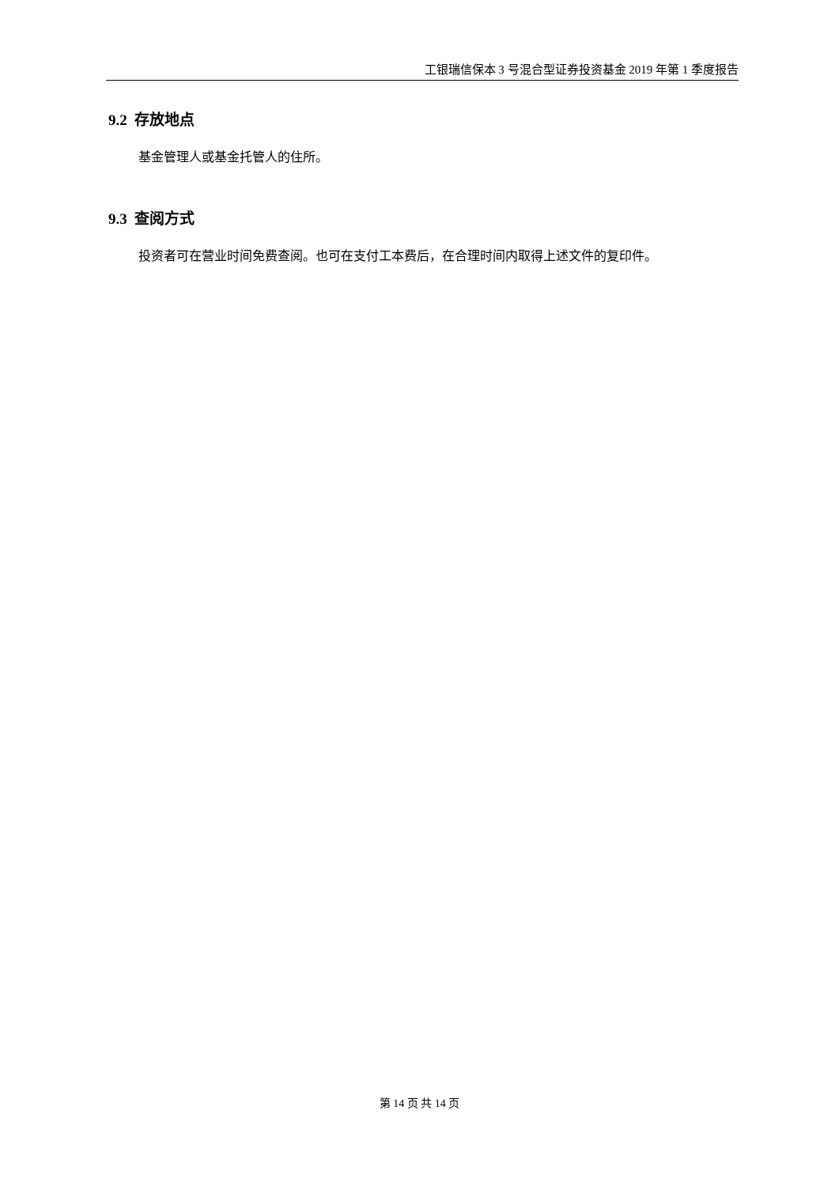工银瑞信保本 3 号混合型证券投资基金 2019 年第 1 季度报告
9.2 存放地点
基金管理人或基金托管人的住所。
9.3 查阅方式
投资者可在营业时间免费查阅。也可在支付工本费后，在合理时间内取得上述文件的复印件。
第 14 页 共 14 页